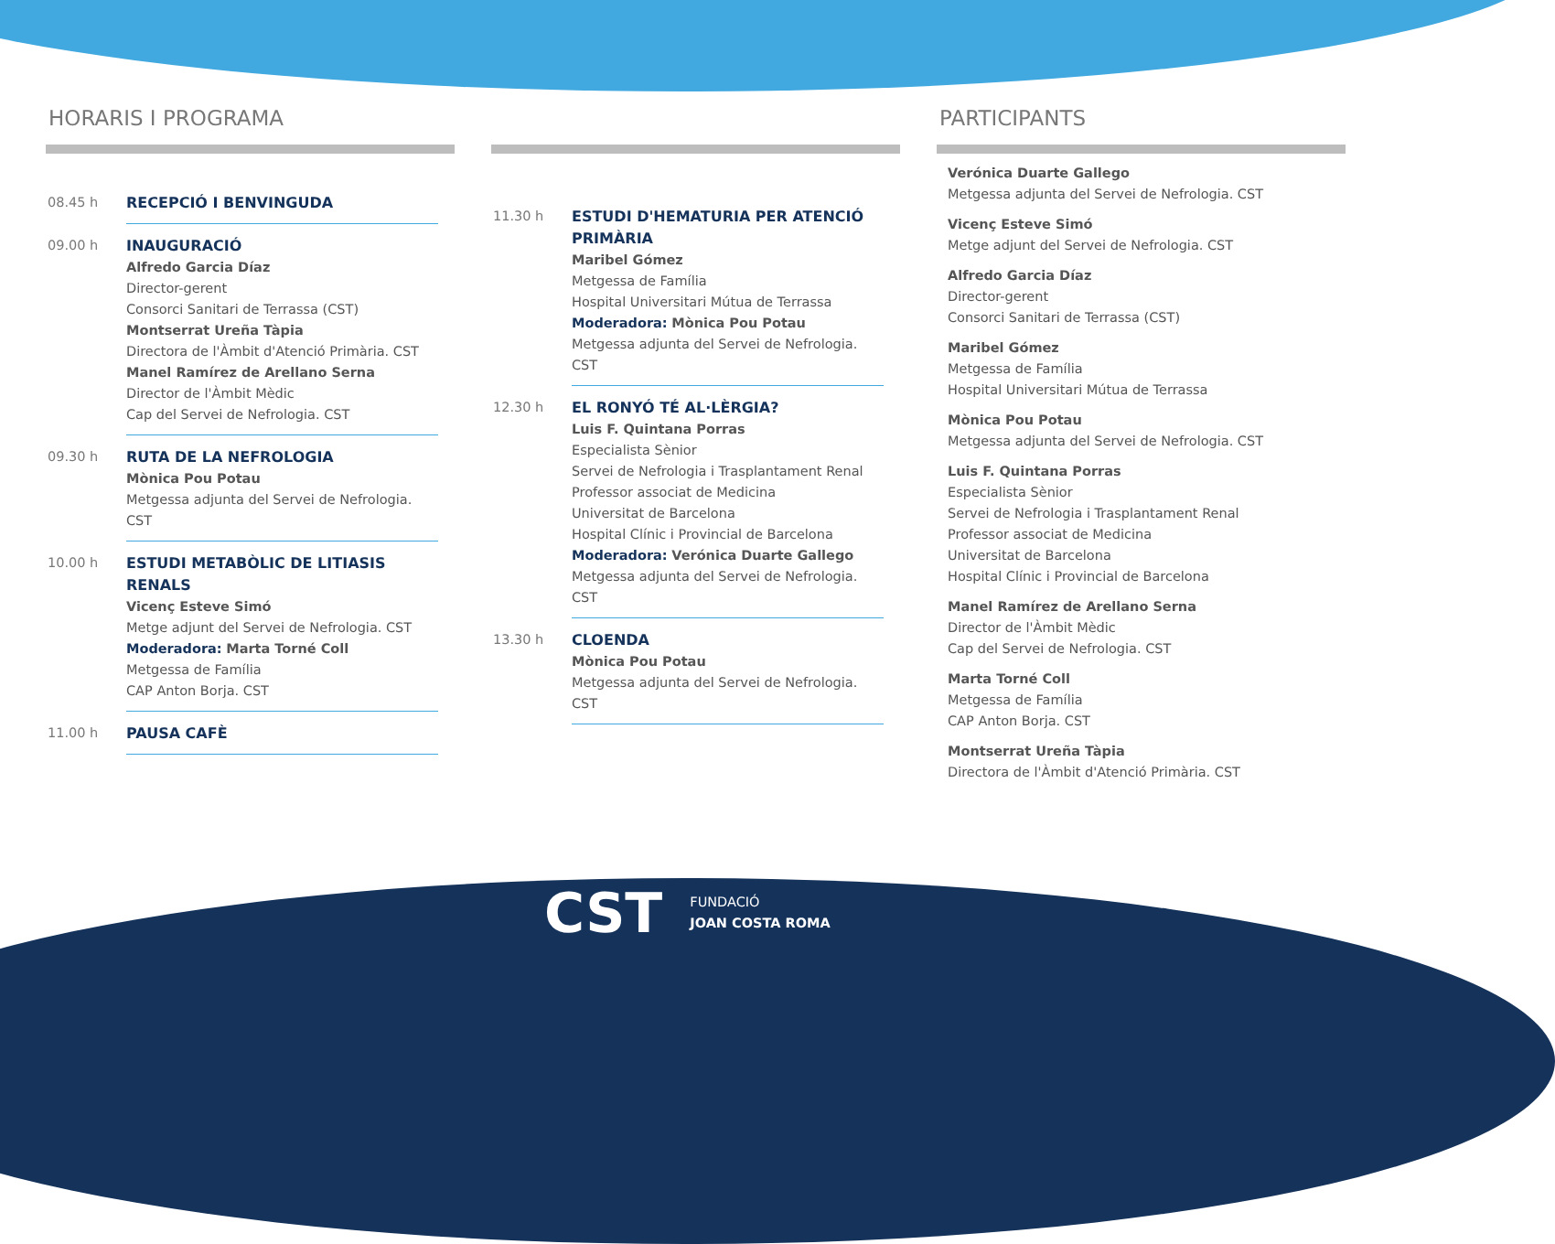HORARIS I PROGRAMA
08.45 h
RECEPCIÓ I BENVINGUDA
09.00 h
INAUGURACIÓ
Alfredo Garcia Díaz
Director-gerent
Consorci Sanitari de Terrassa (CST)
Montserrat Ureña Tàpia
Directora de l'Àmbit d'Atenció Primària. CST
Manel Ramírez de Arellano Serna
Director de l'Àmbit Mèdic
Cap del Servei de Nefrologia. CST
09.30 h
RUTA DE LA NEFROLOGIA
Mònica Pou Potau
Metgessa adjunta del Servei de Nefrologia. CST
10.00 h
ESTUDI METABÒLIC DE LITIASIS RENALS
Vicenç Esteve Simó
Metge adjunt del Servei de Nefrologia. CST
Moderadora: Marta Torné Coll
Metgessa de Família
CAP Anton Borja. CST
11.00 h
PAUSA CAFÈ
11.30 h
ESTUDI D'HEMATURIA PER ATENCIÓ PRIMÀRIA
Maribel Gómez
Metgessa de Família
Hospital Universitari Mútua de Terrassa
Moderadora: Mònica Pou Potau
Metgessa adjunta del Servei de Nefrologia. CST
12.30 h
EL RONYÓ TÉ AL·LÈRGIA?
Luis F. Quintana Porras
Especialista Sènior
Servei de Nefrologia i Trasplantament Renal
Professor associat de Medicina
Universitat de Barcelona
Hospital Clínic i Provincial de Barcelona
Moderadora: Verónica Duarte Gallego
Metgessa adjunta del Servei de Nefrologia. CST
13.30 h
CLOENDA
Mònica Pou Potau
Metgessa adjunta del Servei de Nefrologia. CST
PARTICIPANTS
Verónica Duarte Gallego
Metgessa adjunta del Servei de Nefrologia. CST
Vicenç Esteve Simó
Metge adjunt del Servei de Nefrologia. CST
Alfredo Garcia Díaz
Director-gerent
Consorci Sanitari de Terrassa (CST)
Maribel Gómez
Metgessa de Família
Hospital Universitari Mútua de Terrassa
Mònica Pou Potau
Metgessa adjunta del Servei de Nefrologia. CST
Luis F. Quintana Porras
Especialista Sènior
Servei de Nefrologia i Trasplantament Renal
Professor associat de Medicina
Universitat de Barcelona
Hospital Clínic i Provincial de Barcelona
Manel Ramírez de Arellano Serna
Director de l'Àmbit Mèdic
Cap del Servei de Nefrologia. CST
Marta Torné Coll
Metgessa de Família
CAP Anton Borja. CST
Montserrat Ureña Tàpia
Directora de l'Àmbit d'Atenció Primària. CST
CST FUNDACIÓ
JOAN COSTA ROMA